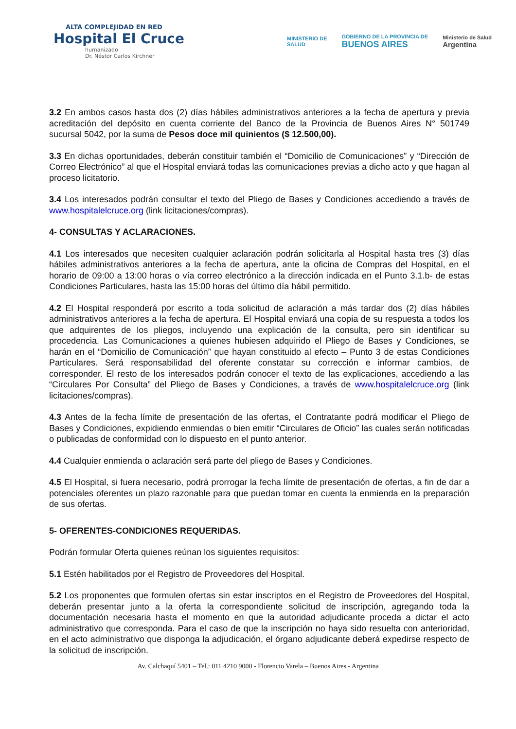ALTA COMPLEJIDAD EN RED
Hospital El Cruce
humanizado
Dr. Néstor Carlos Kirchner
MINISTERIO DE
SALUD
GOBIERNO DE LA PROVINCIA DE
BUENOS AIRES
Ministerio de Salud
Argentina
3.2 En ambos casos hasta dos (2) días hábiles administrativos anteriores a la fecha de apertura y previa acreditación del depósito en cuenta corriente del Banco de la Provincia de Buenos Aires N° 501749 sucursal 5042, por la suma de Pesos doce mil quinientos ($ 12.500,00).
3.3 En dichas oportunidades, deberán constituir también el “Domicilio de Comunicaciones” y “Dirección de Correo Electrónico” al que el Hospital enviará todas las comunicaciones previas a dicho acto y que hagan al proceso licitatorio.
3.4 Los interesados podrán consultar el texto del Pliego de Bases y Condiciones accediendo a través de www.hospitalelcruce.org (link licitaciones/compras).
4- CONSULTAS Y ACLARACIONES.
4.1 Los interesados que necesiten cualquier aclaración podrán solicitarla al Hospital hasta tres (3) días hábiles administrativos anteriores a la fecha de apertura, ante la oficina de Compras del Hospital, en el horario de 09:00 a 13:00 horas o vía correo electrónico a la dirección indicada en el Punto 3.1.b- de estas Condiciones Particulares, hasta las 15:00 horas del último día hábil permitido.
4.2 El Hospital responderá por escrito a toda solicitud de aclaración a más tardar dos (2) días hábiles administrativos anteriores a la fecha de apertura. El Hospital enviará una copia de su respuesta a todos los que adquirentes de los pliegos, incluyendo una explicación de la consulta, pero sin identificar su procedencia. Las Comunicaciones a quienes hubiesen adquirido el Pliego de Bases y Condiciones, se harán en el “Domicilio de Comunicación” que hayan constituido al efecto – Punto 3 de estas Condiciones Particulares. Será responsabilidad del oferente constatar su corrección e informar cambios, de corresponder. El resto de los interesados podrán conocer el texto de las explicaciones, accediendo a las “Circulares Por Consulta” del Pliego de Bases y Condiciones, a través de www.hospitalelcruce.org (link licitaciones/compras).
4.3 Antes de la fecha límite de presentación de las ofertas, el Contratante podrá modificar el Pliego de Bases y Condiciones, expidiendo enmiendas o bien emitir “Circulares de Oficio” las cuales serán notificadas o publicadas de conformidad con lo dispuesto en el punto anterior.
4.4 Cualquier enmienda o aclaración será parte del pliego de Bases y Condiciones.
4.5 El Hospital, si fuera necesario, podrá prorrogar la fecha límite de presentación de ofertas, a fin de dar a potenciales oferentes un plazo razonable para que puedan tomar en cuenta la enmienda en la preparación de sus ofertas.
5- OFERENTES-CONDICIONES REQUERIDAS.
Podrán formular Oferta quienes reúnan los siguientes requisitos:
5.1 Estén habilitados por el Registro de Proveedores del Hospital.
5.2 Los proponentes que formulen ofertas sin estar inscriptos en el Registro de Proveedores del Hospital, deberán presentar junto a la oferta la correspondiente solicitud de inscripción, agregando toda la documentación necesaria hasta el momento en que la autoridad adjudicante proceda a dictar el acto administrativo que corresponda. Para el caso de que la inscripción no haya sido resuelta con anterioridad, en el acto administrativo que disponga la adjudicación, el órgano adjudicante deberá expedirse respecto de la solicitud de inscripción.
Av. Calchaquí 5401 – Tel.: 011 4210 9000 - Florencio Varela – Buenos Aires - Argentina